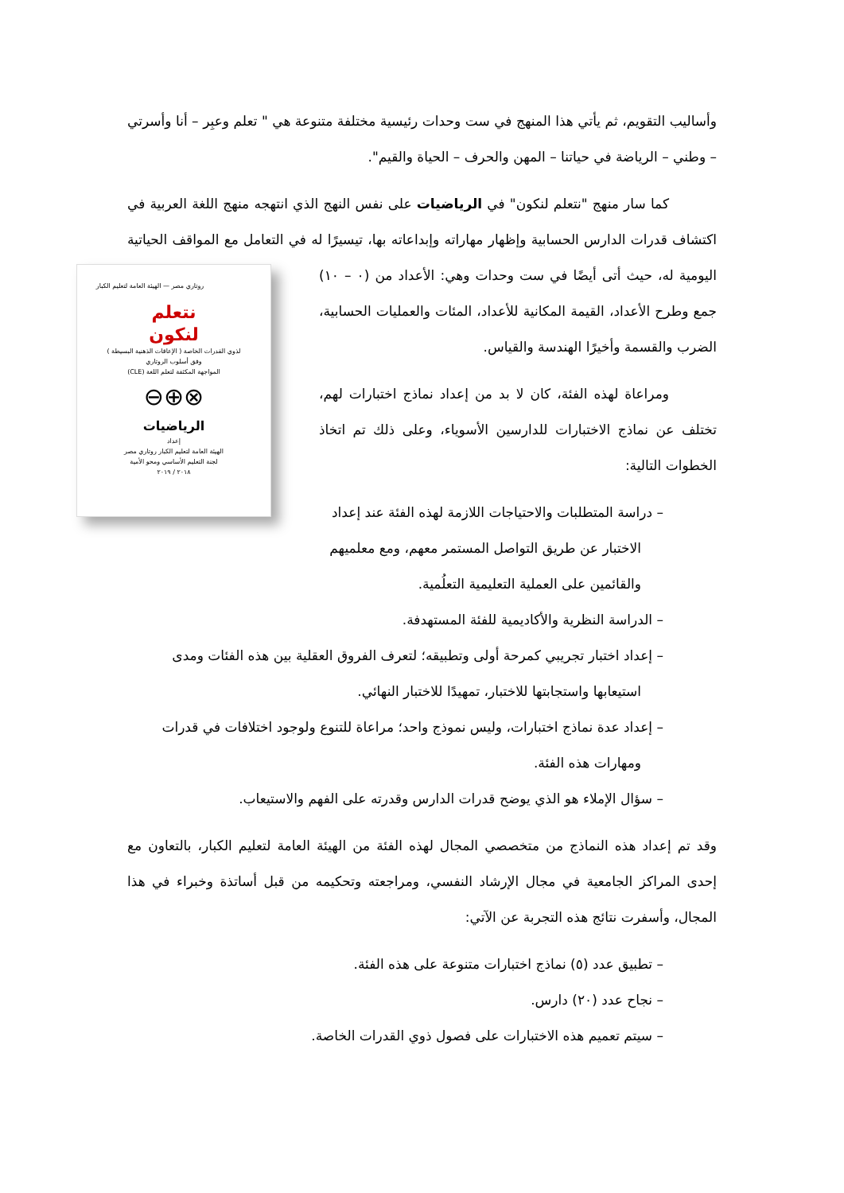وأساليب التقويم، ثم يأتي هذا المنهج في ست وحدات رئيسية مختلفة متنوعة هي " تعلم وعبِر – أنا وأسرتي – وطني – الرياضة في حياتنا – المهن والحرف – الحياة والقيم".
كما سار منهج "نتعلم لنكون" في الرياضيات على نفس النهج الذي انتهجه منهج اللغة العربية في اكتشاف قدرات الدارس الحسابية وإظهار مهاراته وإبداعاته بها، تيسيرًا له في التعامل روتاري مصر — الهيئة العامة لتعليم الكبار
نتعلم
لنكون
لذوي القدرات الخاصة ( الإعاقات الذهنية البسيطة )
وفق أسلوب الروتاري
المواجهة المكثفة لتعلم اللغة (CLE)
⊗⊕⊖
الرياضيات
إعداد
الهيئة العامة لتعليم الكبار روتاري مصر
لجنة التعليم الأساسي ومحو الأمية
٢٠١٨ / ٢٠١٩ مع المواقف الحياتية اليومية له، حيث أتى أيضًا في ست وحدات وهي: الأعداد من (٠ – ١٠) جمع وطرح الأعداد، القيمة المكانية للأعداد، المئات والعمليات الحسابية، الضرب والقسمة وأخيرًا الهندسة والقياس.
ومراعاة لهذه الفئة، كان لا بد من إعداد نماذج اختبارات لهم، تختلف عن نماذج الاختبارات للدارسين الأسوياء، وعلى ذلك تم اتخاذ الخطوات التالية:
– دراسة المتطلبات والاحتياجات اللازمة لهذه الفئة عند إعداد الاختبار عن طريق التواصل المستمر معهم، ومع معلميهم والقائمين على العملية التعليمية التعلُمية.
– الدراسة النظرية والأكاديمية للفئة المستهدفة.
– إعداد اختبار تجريبي كمرحة أولى وتطبيقه؛ لتعرف الفروق العقلية بين هذه الفئات ومدى استيعابها واستجابتها للاختبار، تمهيدًا للاختبار النهائي.
– إعداد عدة نماذج اختبارات، وليس نموذج واحد؛ مراعاة للتنوع ولوجود اختلافات في قدرات ومهارات هذه الفئة.
– سؤال الإملاء هو الذي يوضح قدرات الدارس وقدرته على الفهم والاستيعاب.
وقد تم إعداد هذه النماذج من متخصصي المجال لهذه الفئة من الهيئة العامة لتعليم الكبار، بالتعاون مع إحدى المراكز الجامعية في مجال الإرشاد النفسي، ومراجعته وتحكيمه من قبل أساتذة وخبراء في هذا المجال، وأسفرت نتائج هذه التجربة عن الآتي:
– تطبيق عدد (٥) نماذج اختبارات متنوعة على هذه الفئة.
– نجاح عدد (٢٠) دارس.
– سيتم تعميم هذه الاختبارات على فصول ذوي القدرات الخاصة.